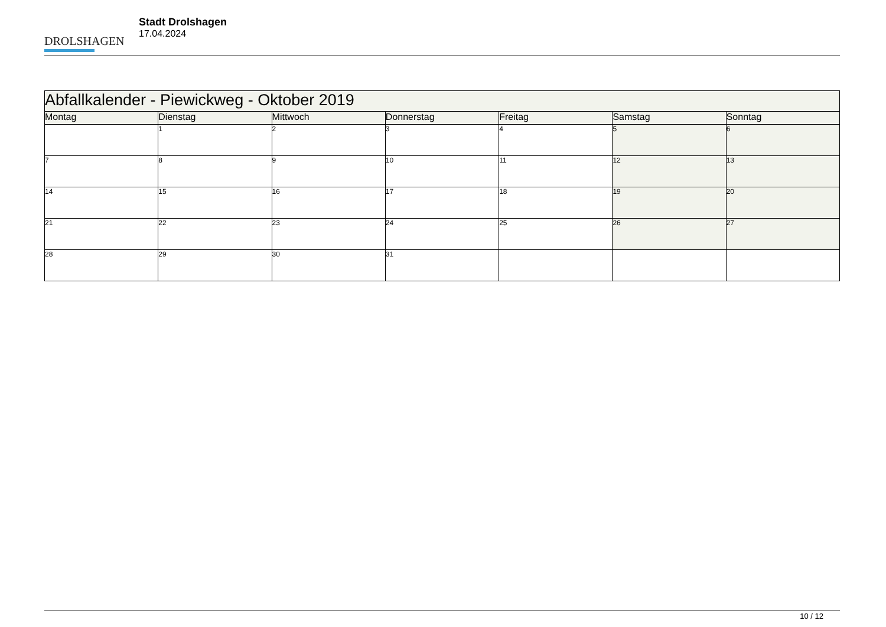DROLSHAGEN
Stadt Drolshagen
17.04.2024
| Abfallkalender - Piewickweg - Oktober 2019 | | | | | | |
| Montag | Dienstag | Mittwoch | Donnerstag | Freitag | Samstag | Sonntag |
| | 1 | 2 | 3 | 4 | 5 | 6 |
| 7 | 8 | 9 | 10 | 11 | 12 | 13 |
| 14 | 15 | 16 | 17 | 18 | 19 | 20 |
| 21 | 22 | 23 | 24 | 25 | 26 | 27 |
| 28 | 29 | 30 | 31 | | | |
10 / 12